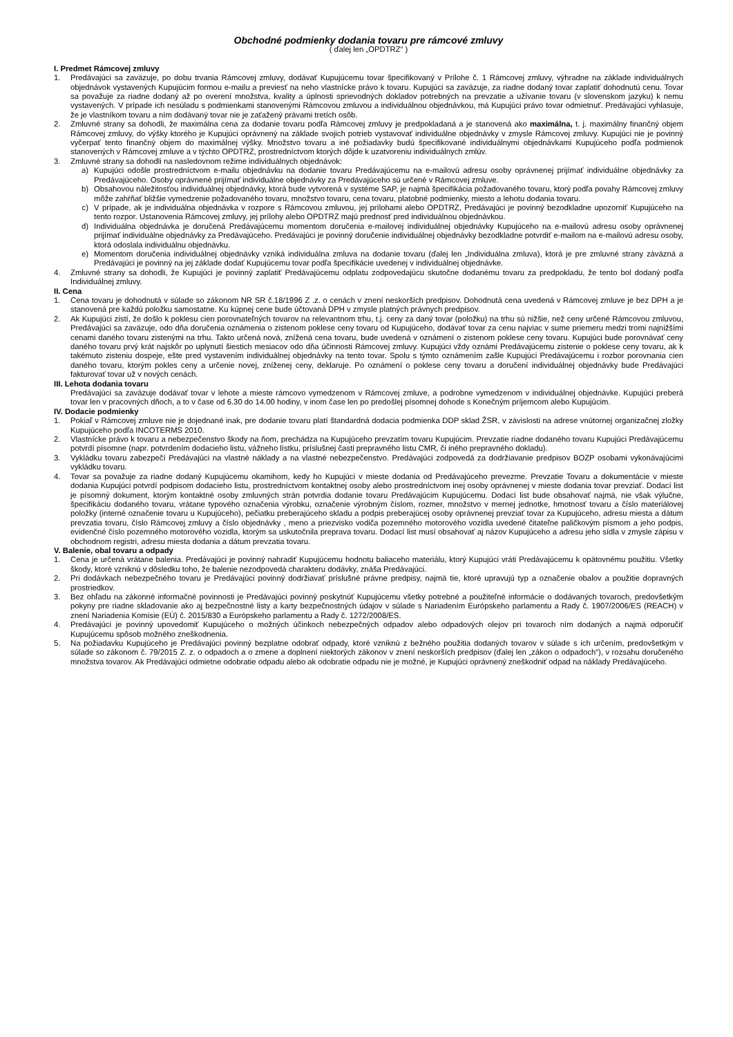Obchodné podmienky dodania tovaru pre rámcové zmluvy
( ďalej len „OPDTRZ“ )
I. Predmet Rámcovej zmluvy
1. Predávajúci sa zaväzuje, po dobu trvania Rámcovej zmluvy, dodávať Kupujúcemu tovar špecifikovaný v Prílohe č. 1 Rámcovej zmluvy, výhradne na základe individuálnych objednávok vystavených Kupujúcim formou e-mailu a previesť na neho vlastnícke právo k tovaru. Kupujúci sa zaväzuje, za riadne dodaný tovar zaplatiť dohodnutú cenu. Tovar sa považuje za riadne dodaný až po overení množstva, kvality a úplnosti sprievodných dokladov potrebných na prevzatie a užívanie tovaru (v slovenskom jazyku) k nemu vystavených. V prípade ich nesúladu s podmienkami stanovenými Rámcovou zmluvou a individuálnou objednávkou, má Kupujúci právo tovar odmietnuť. Predávajúci vyhlasuje, že je vlastníkom tovaru a ním dodávaný tovar nie je zaťažený právami tretích osôb.
2. Zmluvné strany sa dohodli, že maximálna cena za dodanie tovaru podľa Rámcovej zmluvy je predpokladaná a je stanovená ako maximálna, t. j. maximálny finančný objem Rámcovej zmluvy, do výšky ktorého je Kupujúci oprávnený na základe svojich potrieb vystavovať individuálne objednávky v zmysle Rámcovej zmluvy. Kupujúci nie je povinný vyčerpať tento finančný objem do maximálnej výšky. Množstvo tovaru a iné požiadavky budú špecifikované individuálnymi objednávkami Kupujúceho podľa podmienok stanovených v Rámcovej zmluve a v týchto OPDTRZ, prostredníctvom ktorých dôjde k uzatvoreniu individuálnych zmlúv.
3. Zmluvné strany sa dohodli na nasledovnom režime individuálnych objednávok:
a) Kupujúci odošle prostredníctvom e-mailu objednávku na dodanie tovaru Predávajúcemu na e-mailovú adresu osoby oprávnenej prijímať individuálne objednávky za Predávajúceho. Osoby oprávnené prijímať individuálne objednávky za Predávajúceho sú určené v Rámcovej zmluve.
b) Obsahovou náležitosťou individuálnej objednávky, ktorá bude vytvorená v systéme SAP, je najmä špecifikácia požadovaného tovaru, ktorý podľa povahy Rámcovej zmluvy môže zahŕňať bližšie vymedzenie požadovaného tovaru, množstvo tovaru, cena tovaru, platobné podmienky, miesto a lehotu dodania tovaru.
c) V prípade, ak je individuálna objednávka v rozpore s Rámcovou zmluvou, jej prílohami alebo OPDTRZ, Predávajúci je povinný bezodkladne upozorniť Kupujúceho na tento rozpor. Ustanovenia Rámcovej zmluvy, jej prílohy alebo OPDTRZ majú prednosť pred individuálnou objednávkou.
d) Individuálna objednávka je doručená Predávajúcemu momentom doručenia e-mailovej individuálnej objednávky Kupujúceho na e-mailovú adresu osoby oprávnenej prijímať individuálne objednávky za Predávajúceho. Predávajúci je povinný doručenie individuálnej objednávky bezodkladne potvrdiť e-mailom na e-mailovú adresu osoby, ktorá odoslala individuálnu objednávku.
e) Momentom doručenia individuálnej objednávky vzniká individuálna zmluva na dodanie tovaru (ďalej len „Individuálna zmluva), ktorá je pre zmluvné strany záväzná a Predávajúci je povinný na jej základe dodať Kupujúcemu tovar podľa špecifikácie uvedenej v individuálnej objednávke.
4. Zmluvné strany sa dohodli, že Kupujúci je povinný zaplatiť Predávajúcemu odplatu zodpovedajúcu skutočne dodanému tovaru za predpokladu, že tento bol dodaný podľa Individuálnej zmluvy.
II. Cena
1. Cena tovaru je dohodnutá v súlade so zákonom NR SR č.18/1996 Z .z. o cenách v znení neskorších predpisov. Dohodnutá cena uvedená v Rámcovej zmluve je bez DPH a je stanovená pre každú položku samostatne. Ku kúpnej cene bude účtovaná DPH v zmysle platných právnych predpisov.
2. Ak Kupujúci zistí, že došlo k poklesu cien porovnateľných tovarov na relevantnom trhu, t.j. ceny za daný tovar (položku) na trhu sú nižšie, než ceny určené Rámcovou zmluvou, Predávajúci sa zaväzuje, odo dňa doručenia oznámenia o zistenom poklese ceny tovaru od Kupujúceho, dodávať tovar za cenu najviac v sume priemeru medzi tromi najnižšími cenami daného tovaru zistenými na trhu. Takto určená nová, znížená cena tovaru, bude uvedená v oznámení o zistenom poklese ceny tovaru. Kupujúci bude porovnávať ceny daného tovaru prvý krát najskôr po uplynutí šiestich mesiacov odo dňa účinnosti Rámcovej zmluvy. Kupujúci vždy oznámi Predávajúcemu zistenie o poklese ceny tovaru, ak k takémuto zisteniu dospeje, ešte pred vystavením individuálnej objednávky na tento tovar. Spolu s týmto oznámením zašle Kupujúci Predávajúcemu i rozbor porovnania cien daného tovaru, ktorým pokles ceny a určenie novej, zníženej ceny, deklaruje. Po oznámení o poklese ceny tovaru a doručení individuálnej objednávky bude Predávajúci fakturovať tovar už v nových cenách.
III. Lehota dodania tovaru
Predávajúci sa zaväzuje dodávať tovar v lehote a mieste rámcovo vymedzenom v Rámcovej zmluve, a podrobne vymedzenom v individuálnej objednávke. Kupujúci preberá tovar len v pracovných dňoch, a to v čase od 6.30 do 14.00 hodiny, v inom čase len po predošlej písomnej dohode s Konečným príjemcom alebo Kupujúcim.
IV. Dodacie podmienky
1. Pokiaľ v Rámcovej zmluve nie je dojednané inak, pre dodanie tovaru platí štandardná dodacia podmienka DDP sklad ŽSR, v závislosti na adrese vnútornej organizačnej zložky Kupujúceho podľa INCOTERMS 2010.
2. Vlastnícke právo k tovaru a nebezpečenstvo škody na ňom, prechádza na Kupujúceho prevzatím tovaru Kupujúcim. Prevzatie riadne dodaného tovaru Kupujúci Predávajúcemu potvrdí písomne (napr. potvrdením dodacieho listu, vážneho lístku, príslušnej časti prepravného listu CMR, či iného prepravného dokladu).
3. Vykládku tovaru zabezpečí Predávajúci na vlastné náklady a na vlastné nebezpečenstvo. Predávajúci zodpovedá za dodržiavanie predpisov BOZP osobami vykonávajúcimi vykládku tovaru.
4. Tovar sa považuje za riadne dodaný Kupujúcemu okamihom, kedy ho Kupujúci v mieste dodania od Predávajúceho prevezme. Prevzatie Tovaru a dokumentácie v mieste dodania Kupujúci potvrdí podpisom dodacieho listu, prostredníctvom kontaktnej osoby alebo prostredníctvom inej osoby oprávnenej v mieste dodania tovar prevziať. Dodací list je písomný dokument, ktorým kontaktné osoby zmluvných strán potvrdia dodanie tovaru Predávajúcim Kupujúcemu. Dodací list bude obsahovať najmä, nie však výlučne, špecifikáciu dodaného tovaru, vrátane typového označenia výrobku, označenie výrobným číslom, rozmer, množstvo v mernej jednotke, hmotnosť tovaru a číslo materiálovej položky (interné označenie tovaru u Kupujúceho), pečiatku preberajúceho skladu a podpis preberajúcej osoby oprávnenej prevziať tovar za Kupujúceho, adresu miesta a dátum prevzatia tovaru, číslo Rámcovej zmluvy a číslo objednávky , meno a priezvisko vodiča pozemného motorového vozidla uvedené čitateľne paličkovým písmom a jeho podpis, evidenčné číslo pozemného motorového vozidla, ktorým sa uskutočnila preprava tovaru. Dodací list musí obsahovať aj názov Kupujúceho a adresu jeho sídla v zmysle zápisu v obchodnom registri, adresu miesta dodania a dátum prevzatia tovaru.
V. Balenie, obal tovaru a odpady
1. Cena je určená vrátane balenia. Predávajúci je povinný nahradiť Kupujúcemu hodnotu baliaceho materiálu, ktorý Kupujúci vráti Predávajúcemu k opätovnému použitiu. Všetky škody, ktoré vzniknú v dôsledku toho, že balenie nezodpovedá charakteru dodávky, znáša Predávajúci.
2. Pri dodávkach nebezpečného tovaru je Predávajúci povinný dodržiavať príslušné právne predpisy, najmä tie, ktoré upravujú typ a označenie obalov a použitie dopravných prostriedkov.
3. Bez ohľadu na zákonné informačné povinnosti je Predávajúci povinný poskytnúť Kupujúcemu všetky potrebné a použiteľné informácie o dodávaných tovaroch, predovšetkým pokyny pre riadne skladovanie ako aj bezpečnostné listy a karty bezpečnostných údajov v súlade s Nariadením Európskeho parlamentu a Rady č. 1907/2006/ES (REACH) v znení Nariadenia Komisie (EÚ) č. 2015/830 a Európskeho parlamentu a Rady č. 1272/2008/ES.
4. Predávajúci je povinný upovedomiť Kupujúceho o možných účinkoch nebezpečných odpadov alebo odpadových olejov pri tovaroch ním dodaných a najmä odporučiť Kupujúcemu spôsob možného zneškodnenia.
5. Na požiadavku Kupujúceho je Predávajúci povinný bezplatne odobrať odpady, ktoré vzniknú z bežného použitia dodaných tovarov v súlade s ich určením, predovšetkým v súlade so zákonom č. 79/2015 Z. z. o odpadoch a o zmene a doplnení niektorých zákonov v znení neskorších predpisov (ďalej len „zákon o odpadoch“), v rozsahu doručeného množstva tovarov. Ak Predávajúci odmietne odobratie odpadu alebo ak odobratie odpadu nie je možné, je Kupujúci oprávnený zneškodniť odpad na náklady Predávajúceho.